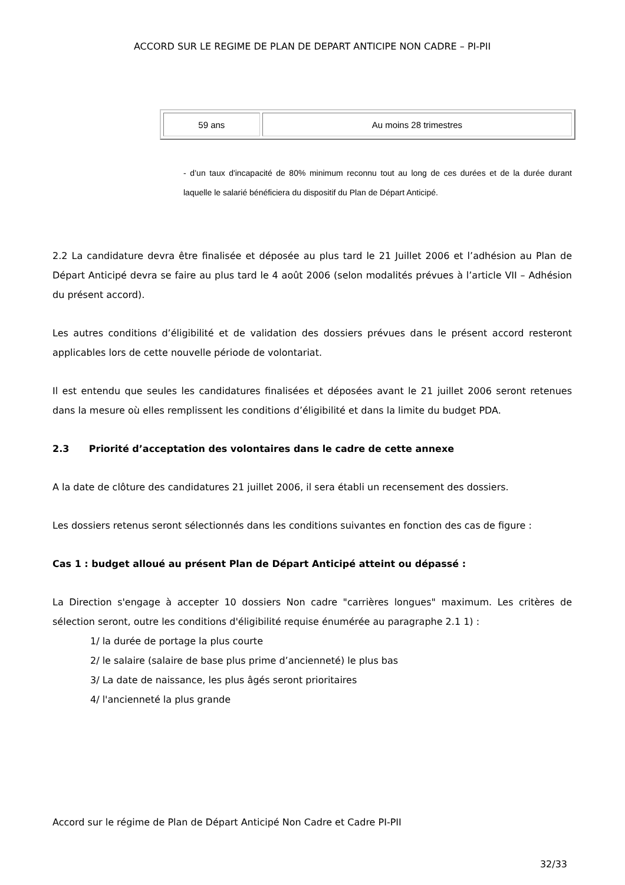ACCORD SUR LE REGIME DE PLAN DE DEPART ANTICIPE NON CADRE – PI-PII
| 59 ans | Au moins 28 trimestres |
- d’un taux d'incapacité de 80% minimum reconnu tout au long de ces durées et de la durée durant laquelle le salarié bénéficiera du dispositif du Plan de Départ Anticipé.
2.2 La candidature devra être finalisée et déposée au plus tard le 21 Juillet 2006 et l’adhésion au Plan de Départ Anticipé devra se faire au plus tard le 4 août 2006 (selon modalités prévues à l’article VII – Adhésion du présent accord).
Les autres conditions d’éligibilité et de validation des dossiers prévues dans le présent accord resteront applicables lors de cette nouvelle période de volontariat.
Il est entendu que seules les candidatures finalisées et déposées avant le 21 juillet 2006 seront retenues dans la mesure où elles remplissent les conditions d’éligibilité et dans la limite du budget PDA.
2.3 Priorité d’acceptation des volontaires dans le cadre de cette annexe
A la date de clôture des candidatures 21 juillet 2006, il sera établi un recensement des dossiers.
Les dossiers retenus seront sélectionnés dans les conditions suivantes en fonction des cas de figure :
Cas 1 : budget alloué au présent Plan de Départ Anticipé atteint ou dépassé :
La Direction s'engage à accepter 10 dossiers Non cadre "carrières longues" maximum. Les critères de sélection seront, outre les conditions d'éligibilité requise énumérée au paragraphe 2.1 1) :
1/ la durée de portage la plus courte
2/ le salaire (salaire de base plus prime d’ancienneté) le plus bas
3/ La date de naissance, les plus âgés seront prioritaires
4/ l'ancienneté la plus grande
Accord sur le régime de Plan de Départ Anticipé Non Cadre et Cadre PI-PII
32/33